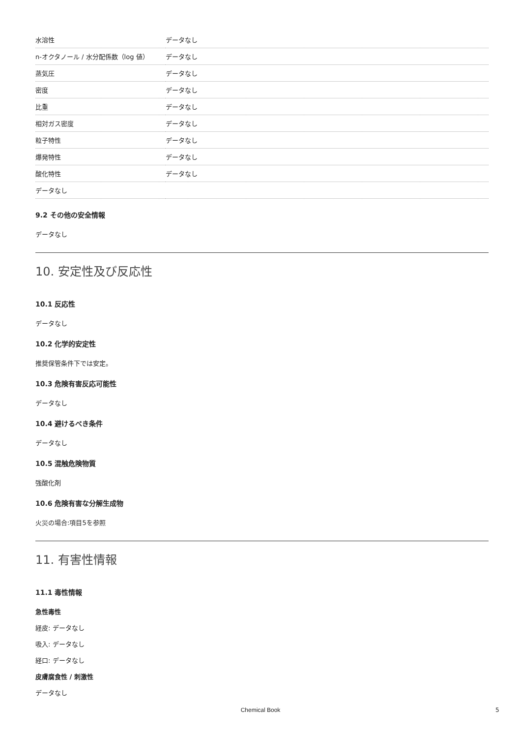| 水溶性 | データなし |
| n-オクタノール / 水分配係数（log 値） | データなし |
| 蒸気圧 | データなし |
| 密度 | データなし |
| 比重 | データなし |
| 相対ガス密度 | データなし |
| 粒子特性 | データなし |
| 爆発特性 | データなし |
| 酸化特性 | データなし |
| データなし | |
9.2 その他の安全情報
データなし
10. 安定性及び反応性
10.1 反応性
データなし
10.2 化学的安定性
推奨保管条件下では安定。
10.3 危険有害反応可能性
データなし
10.4 避けるべき条件
データなし
10.5 混触危険物質
強酸化剤
10.6 危険有害な分解生成物
火災の場合:項目5を参照
11. 有害性情報
11.1 毒性情報
急性毒性
経皮: データなし
吸入: データなし
経口: データなし
皮膚腐食性 / 刺激性
データなし
Chemical Book 5